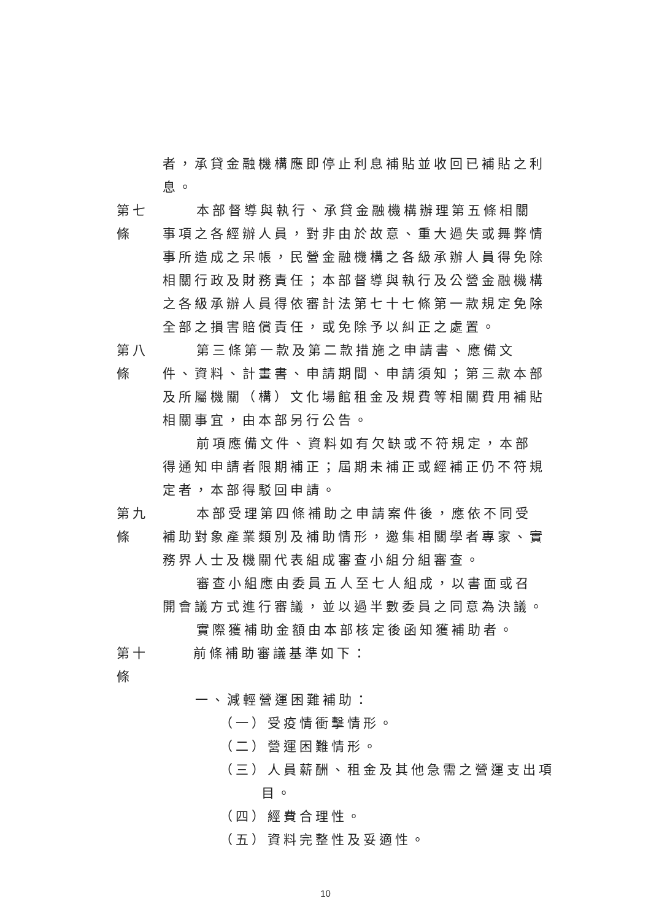者，承貸金融機構應即停止利息補貼並收回已補貼之利息。
第七條
本部督導與執行、承貸金融機構辦理第五條相關事項之各經辦人員，對非由於故意、重大過失或舞弊情事所造成之呆帳，民營金融機構之各級承辦人員得免除相關行政及財務責任；本部督導與執行及公營金融機構之各級承辦人員得依審計法第七十七條第一款規定免除全部之損害賠償責任，或免除予以糾正之處置。
第八條
第三條第一款及第二款措施之申請書、應備文件、資料、計畫書、申請期間、申請須知；第三款本部及所屬機關（構）文化場館租金及規費等相關費用補貼相關事宜，由本部另行公告。
前項應備文件、資料如有欠缺或不符規定，本部得通知申請者限期補正；屆期未補正或經補正仍不符規定者，本部得駁回申請。
第九條
本部受理第四條補助之申請案件後，應依不同受補助對象產業類別及補助情形，邀集相關學者專家、實務界人士及機關代表組成審查小組分組審查。
審查小組應由委員五人至七人組成，以書面或召開會議方式進行審議，並以過半數委員之同意為決議。
實際獲補助金額由本部核定後函知獲補助者。
第十條
前條補助審議基準如下：
一、減輕營運困難補助：
（一）受疫情衝擊情形。
（二）營運困難情形。
（三）人員薪酬、租金及其他急需之營運支出項
目。
（四）經費合理性。
（五）資料完整性及妥適性。
10